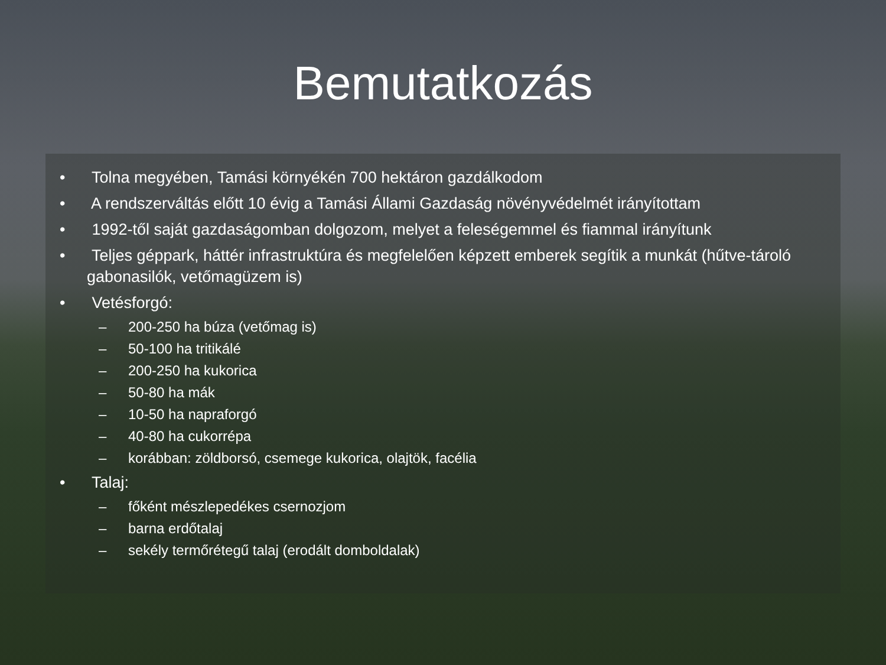Bemutatkozás
• Tolna megyében, Tamási környékén 700 hektáron gazdálkodom
• A rendszerváltás előtt 10 évig a Tamási Állami Gazdaság növényvédelmét irányítottam
• 1992-től saját gazdaságomban dolgozom, melyet a feleségemmel és fiammal irányítunk
• Teljes géppark, háttér infrastruktúra és megfelelően képzett emberek segítik a munkát (hűtve-tároló gabonasilók, vetőmagüzem is)
• Vetésforgó:
– 200-250 ha búza (vetőmag is)
– 50-100 ha tritikálé
– 200-250 ha kukorica
– 50-80 ha mák
– 10-50 ha napraforgó
– 40-80 ha cukorrépa
– korábban: zöldborsó, csemege kukorica, olajtök, facélia
• Talaj:
– főként mészlepedékes csernozjom
– barna erdőtalaj
– sekély termőrétegű talaj (erodált domboldalak)